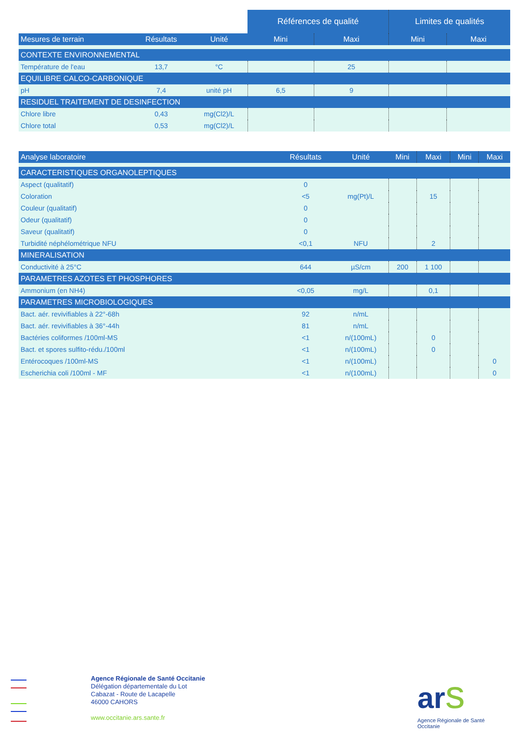| | | | Références de qualité | | Limites de qualités | |
| --- | --- | --- | --- | --- | --- | --- |
| Mesures de terrain | Résultats | Unité | Mini | Maxi | Mini | Maxi |
| CONTEXTE ENVIRONNEMENTAL | | | | | | |
| Température de l'eau | 13,7 | °C | | 25 | | |
| EQUILIBRE CALCO-CARBONIQUE | | | | | | |
| pH | 7,4 | unité pH | 6,5 | 9 | | |
| RESIDUEL TRAITEMENT DE DESINFECTION | | | | | | |
| Chlore libre | 0,43 | mg(Cl2)/L | | | | |
| Chlore total | 0,53 | mg(Cl2)/L | | | | |
| Analyse laboratoire | Résultats | Unité | Mini | Maxi | Mini | Maxi |
| --- | --- | --- | --- | --- | --- | --- |
| CARACTERISTIQUES ORGANOLEPTIQUES | | | | | | |
| Aspect (qualitatif) | 0 | | | | | |
| Coloration | <5 | mg(Pt)/L | | 15 | | |
| Couleur (qualitatif) | 0 | | | | | |
| Odeur (qualitatif) | 0 | | | | | |
| Saveur (qualitatif) | 0 | | | | | |
| Turbidité néphélométrique NFU | <0,1 | NFU | | 2 | | |
| MINERALISATION | | | | | | |
| Conductivité à 25°C | 644 | µS/cm | 200 | 1 100 | | |
| PARAMETRES AZOTES ET PHOSPHORES | | | | | | |
| Ammonium (en NH4) | <0,05 | mg/L | | 0,1 | | |
| PARAMETRES MICROBIOLOGIQUES | | | | | | |
| Bact. aér. revivifiables à 22°-68h | 92 | n/mL | | | | |
| Bact. aér. revivifiables à 36°-44h | 81 | n/mL | | | | |
| Bactéries coliformes /100ml-MS | <1 | n/(100mL) | | 0 | | |
| Bact. et spores sulfito-rédu./100ml | <1 | n/(100mL) | | 0 | | |
| Entérocoques /100ml-MS | <1 | n/(100mL) | | | | 0 |
| Escherichia coli /100ml - MF | <1 | n/(100mL) | | | | 0 |
Agence Régionale de Santé Occitanie
Délégation départementale du Lot
Cabazat - Route de Lacapelle
46000 CAHORS
www.occitanie.ars.sante.fr
ar s
Agence Régionale de Santé
Occitanie